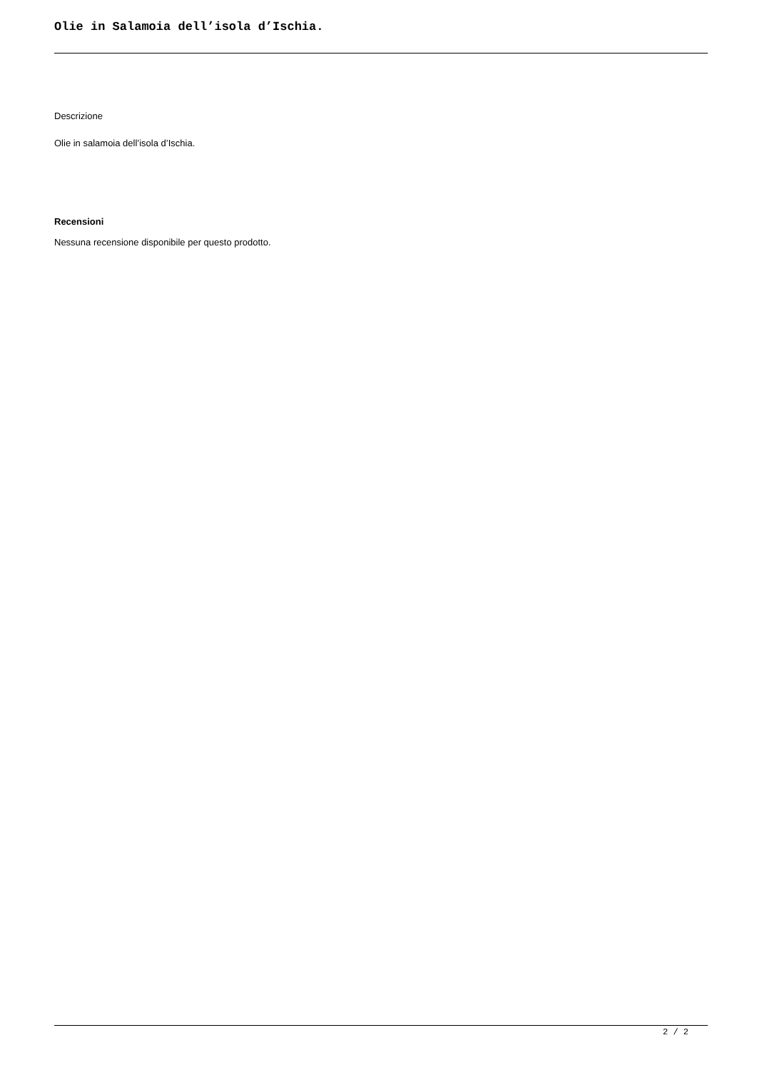Olie in Salamoia dell’isola d’Ischia.
Descrizione
Olie in salamoia dell’isola d’Ischia.
Recensioni
Nessuna recensione disponibile per questo prodotto.
2 / 2